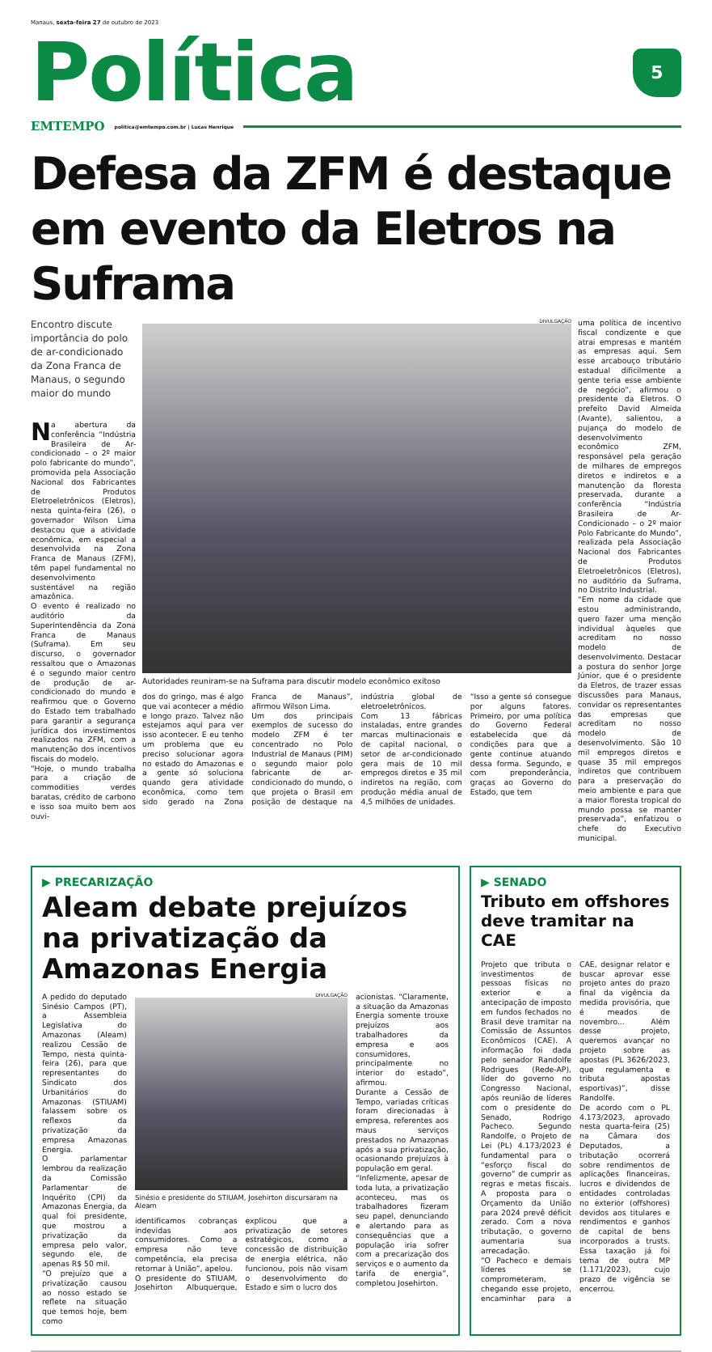Manaus, sexta-feira 27 de outubro de 2023
Política
5
EMTEMPO politica@emtempo.com.br | Lucas Henrique
Defesa da ZFM é destaque em evento da Eletros na Suframa
Encontro discute importância do polo de ar-condicionado da Zona Franca de Manaus, o segundo maior do mundo
Na abertura da conferência “Indústria Brasileira de Ar-condicionado – o 2º maior polo fabricante do mundo”, promovida pela Associação Nacional dos Fabricantes de Produtos Eletroeletrônicos (Eletros), nesta quinta-feira (26), o governador Wilson Lima destacou que a atividade econômica, em especial a desenvolvida na Zona Franca de Manaus (ZFM), têm papel fundamental no desenvolvimento sustentável na região amazônica.
O evento é realizado no auditório da Superintendência da Zona Franca de Manaus (Suframa). Em seu discurso, o governador ressaltou que o Amazonas é o segundo maior centro de produção de ar-condicionado do mundo e reafirmou que o Governo do Estado tem trabalhado para garantir a segurança jurídica dos investimentos realizados na ZFM, com a manutenção dos incentivos fiscais do modelo.
“Hoje, o mundo trabalha para a criação de commodities verdes baratas, crédito de carbono e isso soa muito bem aos ouvi-
DIVULGAÇÃO
Autoridades reuniram-se na Suframa para discutir modelo econômico exitoso
dos do gringo, mas é algo que vai acontecer a médio e longo prazo. Talvez não estejamos aqui para ver isso acontecer. E eu tenho um problema que eu preciso solucionar agora no estado do Amazonas e a gente só soluciona quando gera atividade econômica, como tem sido gerado na Zona Franca de Manaus”, afirmou Wilson Lima.
Um dos principais exemplos de sucesso do modelo ZFM é ter concentrado no Polo Industrial de Manaus (PIM) o segundo maior polo fabricante de ar-condicionado do mundo, o que projeta o Brasil em posição de destaque na indústria global de eletroeletrônicos.
Com 13 fábricas instaladas, entre grandes marcas multinacionais e de capital nacional, o setor de ar-condicionado gera mais de 10 mil empregos diretos e 35 mil indiretos na região, com produção média anual de 4,5 milhões de unidades.
“Isso a gente só consegue por alguns fatores. Primeiro, por uma política do Governo Federal estabelecida que dá condições para que a gente continue atuando dessa forma. Segundo, e com preponderância, graças ao Governo do Estado, que tem
uma política de incentivo fiscal condizente e que atrai empresas e mantém as empresas aqui. Sem esse arcabouço tributário estadual dificilmente a gente teria esse ambiente de negócio”, afirmou o presidente da Eletros. O prefeito David Almeida (Avante), salientou, a pujança do modelo de desenvolvimento econômico ZFM, responsável pela geração de milhares de empregos diretos e indiretos e a manutenção da floresta preservada, durante a conferência “Indústria Brasileira de Ar-Condicionado – o 2º maior Polo Fabricante do Mundo”, realizada pela Associação Nacional dos Fabricantes de Produtos Eletroeletrônicos (Eletros), no auditório da Suframa, no Distrito Industrial.
“Em nome da cidade que estou administrando, quero fazer uma menção individual àqueles que acreditam no nosso modelo de desenvolvimento. Destacar a postura do senhor Jorge Júnior, que é o presidente da Eletros, de trazer essas discussões para Manaus, convidar os representantes das empresas que acreditam no nosso modelo de desenvolvimento. São 10 mil empregos diretos e quase 35 mil empregos indiretos que contribuem para a preservação do meio ambiente e para que a maior floresta tropical do mundo possa se manter preservada”, enfatizou o chefe do Executivo municipal.
▶ PRECARIZAÇÃO
Aleam debate prejuízos na privatização da Amazonas Energia
A pedido do deputado Sinésio Campos (PT), a Assembleia Legislativa do Amazonas (Aleam) realizou Cessão de Tempo, nesta quinta-feira (26), para que representantes do Sindicato dos Urbanitários do Amazonas (STIUAM) falassem sobre os reflexos da privatização da empresa Amazonas Energia.
O parlamentar lembrou da realização da Comissão Parlamentar de Inquérito (CPI) da Amazonas Energia, da qual foi presidente, que mostrou a privatização da empresa pelo valor, segundo ele, de apenas R$ 50 mil.
“O prejuízo que a privatização causou ao nosso estado se reflete na situação que temos hoje, bem como
DIVULGAÇÃO
Sinésio e presidente do STIUAM, Josehirton discursaram na Aleam
identificamos cobranças indevidas aos consumidores. Como a empresa não teve competência, ela precisa retornar à União”, apelou.
O presidente do STIUAM, Josehirton Albuquerque, explicou que a privatização de setores estratégicos, como a concessão de distribuição de energia elétrica, não funcionou, pois não visam o desenvolvimento do Estado e sim o lucro dos
acionistas. “Claramente, a situação da Amazonas Energia somente trouxe prejuízos aos trabalhadores da empresa e aos consumidores, principalmente no interior do estado”, afirmou.
Durante a Cessão de Tempo, variadas críticas foram direcionadas à empresa, referentes aos maus serviços prestados no Amazonas após a sua privatização, ocasionando prejuízos à população em geral.
“Infelizmente, apesar de toda luta, a privatização aconteceu, mas os trabalhadores fizeram seu papel, denunciando e alertando para as consequências que a população iria sofrer com a precarização dos serviços e o aumento da tarifa de energia”, completou Josehirton.
▶ SENADO
Tributo em offshores deve tramitar na CAE
Projeto que tributa o investimentos de pessoas físicas no exterior e a antecipação de imposto em fundos fechados no Brasil deve tramitar na Comissão de Assuntos Econômicos (CAE). A informação foi dada pelo senador Randolfe Rodrigues (Rede-AP), líder do governo no Congresso Nacional, após reunião de líderes com o presidente do Senado, Rodrigo Pacheco. Segundo Randolfe, o Projeto de Lei (PL) 4.173/2023 é fundamental para o “esforço fiscal do governo” de cumprir as regras e metas fiscais. A proposta para o Orçamento da União para 2024 prevê déficit zerado. Com a nova tributação, o governo aumentaria sua arrecadação.
“O Pacheco e demais líderes se comprometeram, chegando esse projeto, encaminhar para a CAE, designar relator e buscar aprovar esse projeto antes do prazo final da vigência da medida provisória, que é meados de novembro... Além desse projeto, queremos avançar no projeto sobre as apostas (PL 3626/2023, que regulamenta e tributa apostas esportivas)”, disse Randolfe.
De acordo com o PL 4.173/2023, aprovado nesta quarta-feira (25) na Câmara dos Deputados, a tributação ocorrerá sobre rendimentos de aplicações financeiras, lucros e dividendos de entidades controladas no exterior (offshores) devidos aos titulares e rendimentos e ganhos de capital de bens incorporados a trusts. Essa taxação já foi tema de outra MP (1.171/2023), cujo prazo de vigência se encerrou.